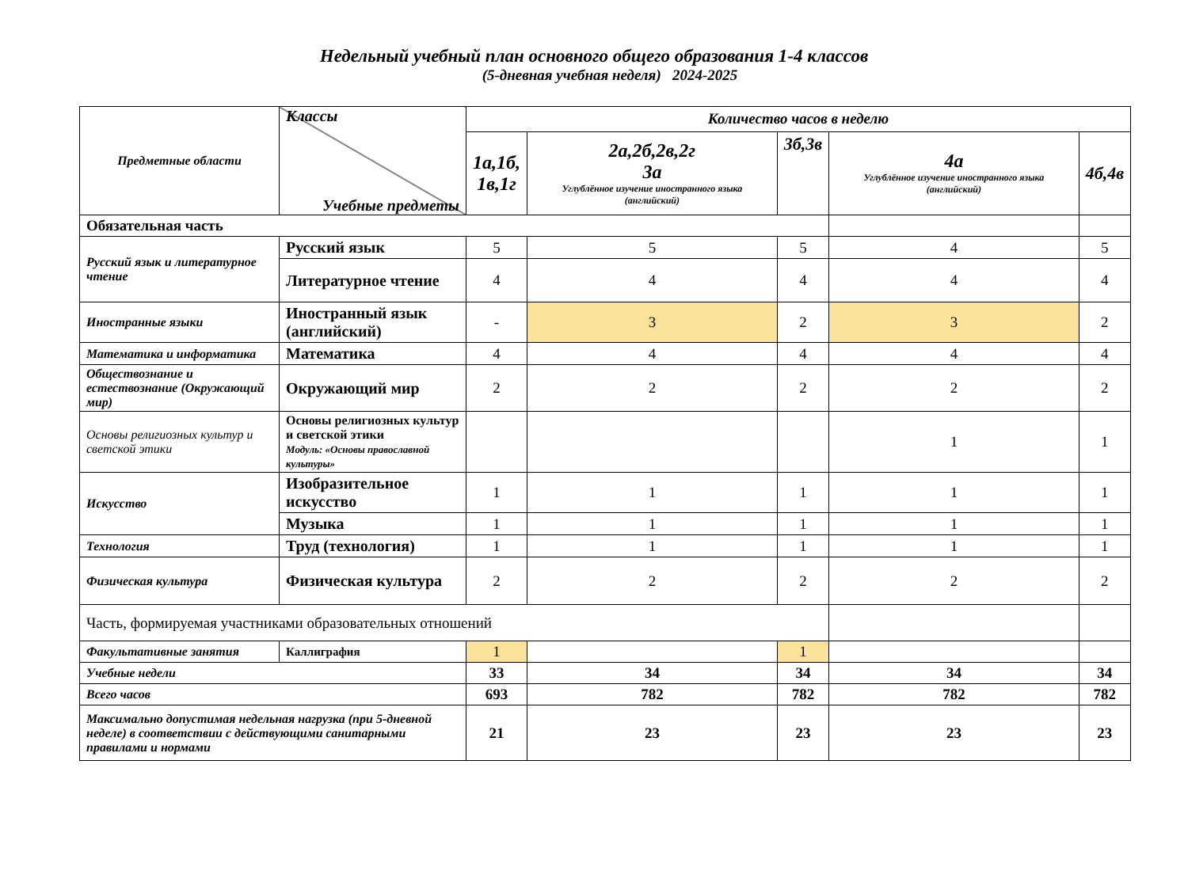Недельный учебный план основного общего образования 1-4 классов
(5-дневная учебная неделя) 2024-2025
| Предметные области | Классы Учебные предметы | Количество часов в неделю | | | | |
| --- | --- | --- | --- | --- | --- | --- |
| | | 1а,1б, 1в,1г | 2а,2б,2в,2г 3а Углублённое изучение иностранного языка (английский) | 3б,3в | 4а Углублённое изучение иностранного языка (английский) | 4б,4в |
| Обязательная часть | | | | | | |
| Русский язык и литературное чтение | Русский язык | 5 | 5 | 5 | 4 | 5 |
| | Литературное чтение | 4 | 4 | 4 | 4 | 4 |
| Иностранные языки | Иностранный язык (английский) | - | 3 | 2 | 3 | 2 |
| Математика и информатика | Математика | 4 | 4 | 4 | 4 | 4 |
| Обществознание и естествознание (Окружающий мир) | Окружающий мир | 2 | 2 | 2 | 2 | 2 |
| Основы религиозных культур и светской этики | Основы религиозных культур и светской этики Модуль: «Основы православной культуры» | | | | 1 | 1 |
| Искусство | Изобразительное искусство | 1 | 1 | 1 | 1 | 1 |
| | Музыка | 1 | 1 | 1 | 1 | 1 |
| Технология | Труд (технология) | 1 | 1 | 1 | 1 | 1 |
| Физическая культура | Физическая культура | 2 | 2 | 2 | 2 | 2 |
| Часть, формируемая участниками образовательных отношений | | | | | | |
| Факультативные занятия | Каллиграфия | 1 | | 1 | | |
| Учебные недели | | 33 | 34 | 34 | 34 | 34 |
| Всего часов | | 693 | 782 | 782 | 782 | 782 |
| Максимально допустимая недельная нагрузка (при 5-дневной неделе) в соответствии с действующими санитарными правилами и нормами | | 21 | 23 | 23 | 23 | 23 |